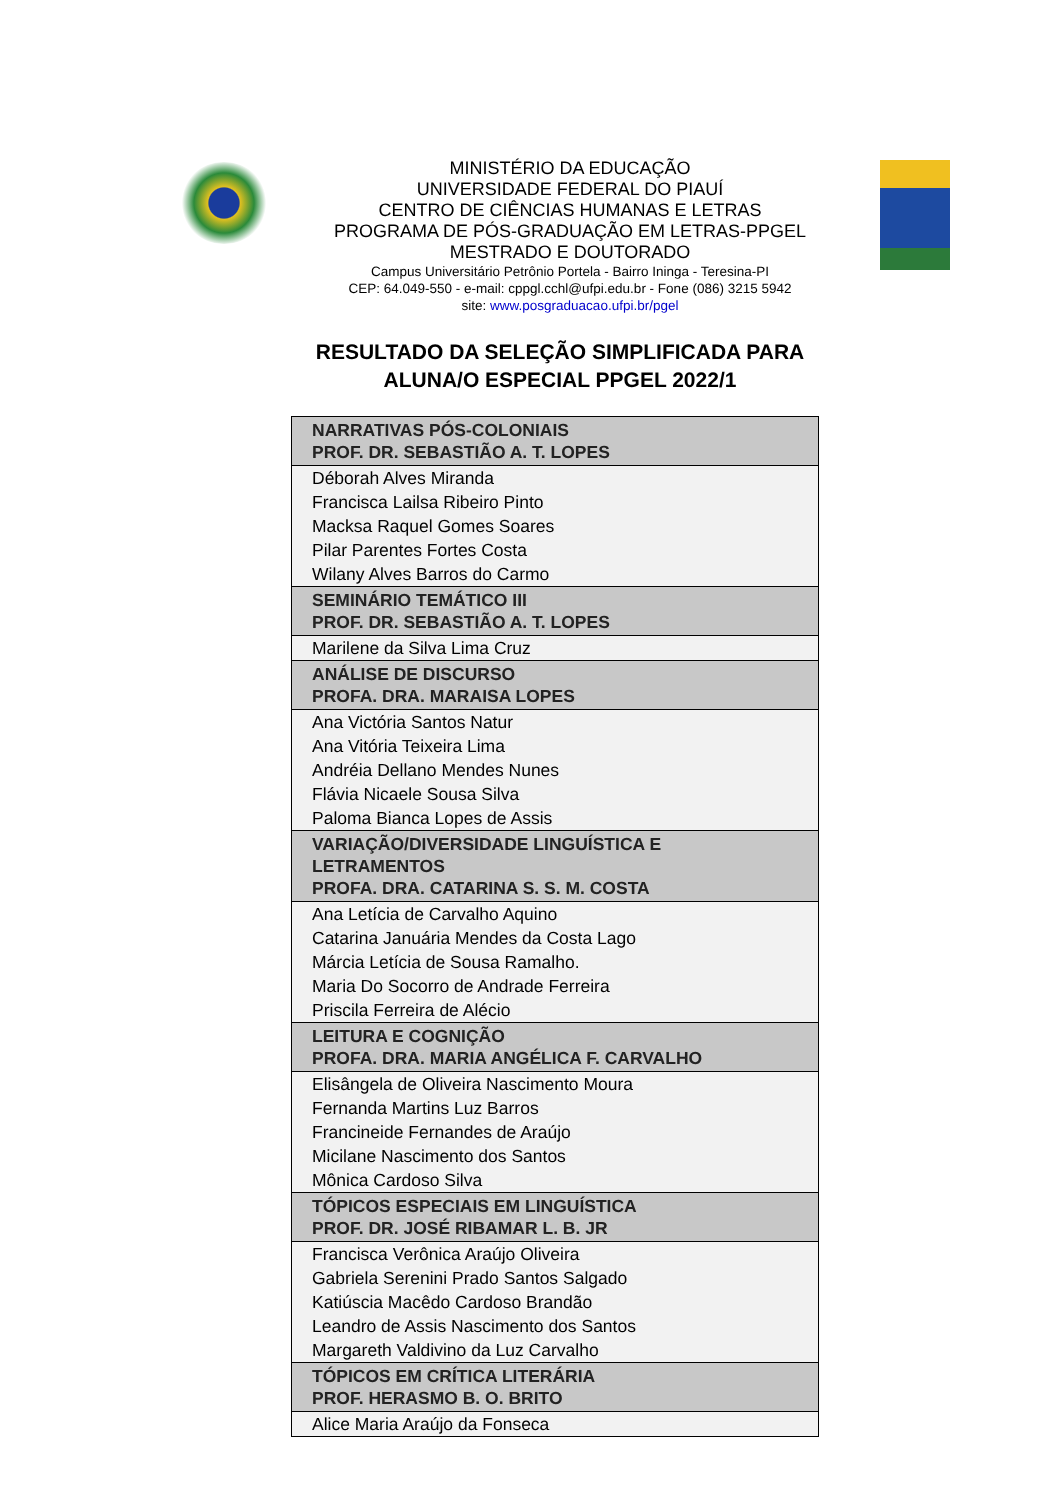MINISTÉRIO DA EDUCAÇÃO
UNIVERSIDADE FEDERAL DO PIAUÍ
CENTRO DE CIÊNCIAS HUMANAS E LETRAS
PROGRAMA DE PÓS-GRADUAÇÃO EM LETRAS-PPGEL
MESTRADO E DOUTORADO
Campus Universitário Petrônio Portela - Bairro Ininga - Teresina-PI
CEP: 64.049-550 - e-mail: cppgl.cchl@ufpi.edu.br - Fone (086) 3215 5942
site: www.posgraduacao.ufpi.br/pgel
RESULTADO DA SELEÇÃO SIMPLIFICADA PARA ALUNA/O ESPECIAL PPGEL 2022/1
| NARRATIVAS PÓS-COLONIAIS PROF. DR. SEBASTIÃO A. T. LOPES |
| --- |
| Déborah Alves Miranda Francisca Lailsa Ribeiro Pinto Macksa Raquel Gomes Soares Pilar Parentes Fortes Costa Wilany Alves Barros do Carmo |
| SEMINÁRIO TEMÁTICO III PROF. DR. SEBASTIÃO A. T. LOPES |
| Marilene da Silva Lima Cruz |
| ANÁLISE DE DISCURSO PROFA. DRA. MARAISA LOPES |
| Ana Victória Santos Natur Ana Vitória Teixeira Lima Andréia Dellano Mendes Nunes Flávia Nicaele Sousa Silva Paloma Bianca Lopes de Assis |
| VARIAÇÃO/DIVERSIDADE LINGUÍSTICA E LETRAMENTOS PROFA. DRA. CATARINA S. S. M. COSTA |
| Ana Letícia de Carvalho Aquino Catarina Januária Mendes da Costa Lago Márcia Letícia de Sousa Ramalho. Maria Do Socorro de Andrade Ferreira Priscila Ferreira de Alécio |
| LEITURA E COGNIÇÃO PROFA. DRA. MARIA ANGÉLICA F. CARVALHO |
| Elisângela de Oliveira Nascimento Moura Fernanda Martins Luz Barros Francineide Fernandes de Araújo Micilane Nascimento dos Santos Mônica Cardoso Silva |
| TÓPICOS ESPECIAIS EM LINGUÍSTICA PROF. DR. JOSÉ RIBAMAR L. B. JR |
| Francisca Verônica Araújo Oliveira Gabriela Serenini Prado Santos Salgado Katiúscia Macêdo Cardoso Brandão Leandro de Assis Nascimento dos Santos Margareth Valdivino da Luz Carvalho |
| TÓPICOS EM CRÍTICA LITERÁRIA PROF. HERASMO B. O. BRITO |
| Alice Maria Araújo da Fonseca |